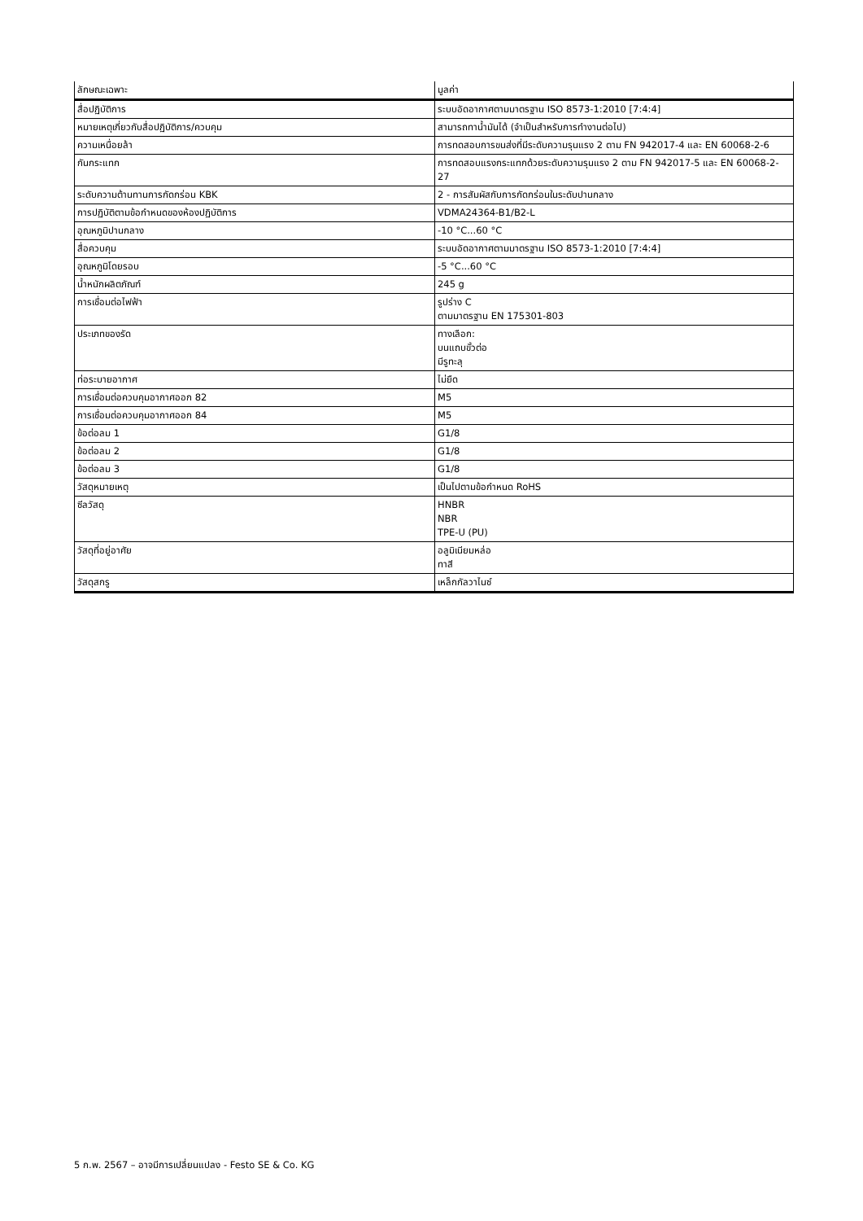| ลักษณะเฉพาะ | มูลค่า |
| --- | --- |
| สื่อปฏิบัติการ | ระบบอัดอากาศตามมาตรฐาน ISO 8573-1:2010 [7:4:4] |
| หมายเหตุเกี่ยวกับสื่อปฏิบัติการ/ควบคุม | สามารถทาน้ำมันได้ (จำเป็นสำหรับการทำงานต่อไป) |
| ความเหนื่อยล้า | การทดสอบการขนส่งที่มีระดับความรุนแรง 2 ตาม FN 942017-4 และ EN 60068-2-6 |
| กันกระแทก | การทดสอบแรงกระแทกด้วยระดับความรุนแรง 2 ตาม FN 942017-5 และ EN 60068-2-27 |
| ระดับความต้านทานการกัดกร่อน KBK | 2 - การสัมผัสกับการกัดกร่อนในระดับปานกลาง |
| การปฏิบัติตามข้อกำหนดของห้องปฏิบัติการ | VDMA24364-B1/B2-L |
| อุณหภูมิปานกลาง | -10 °C...60 °C |
| สื่อควบคุม | ระบบอัดอากาศตามมาตรฐาน ISO 8573-1:2010 [7:4:4] |
| อุณหภูมิโดยรอบ | -5 °C...60 °C |
| น้ำหนักผลิตภัณฑ์ | 245 g |
| การเชื่อมต่อไฟฟ้า | รูปร่าง C ตามมาตรฐาน EN 175301-803 |
| ประเภทของรัด | ทางเลือก: บนแถบขั้วต่อ มีรูทะลุ |
| ท่อระบายอากาศ | ไม่ยืด |
| การเชื่อมต่อควบคุมอากาศออก 82 | M5 |
| การเชื่อมต่อควบคุมอากาศออก 84 | M5 |
| ข้อต่อลม 1 | G1/8 |
| ข้อต่อลม 2 | G1/8 |
| ข้อต่อลม 3 | G1/8 |
| วัสดุหมายเหตุ | เป็นไปตามข้อกำหนด RoHS |
| ซีลวัสดุ | HNBR NBR TPE-U (PU) |
| วัสดุที่อยู่อาศัย | อลูมิเนียมหล่อ ทาสี |
| วัสดุสกรู | เหล็กกัลวาไนซ์ |
5 ก.พ. 2567 – อาจมีการเปลี่ยนแปลง - Festo SE & Co. KG